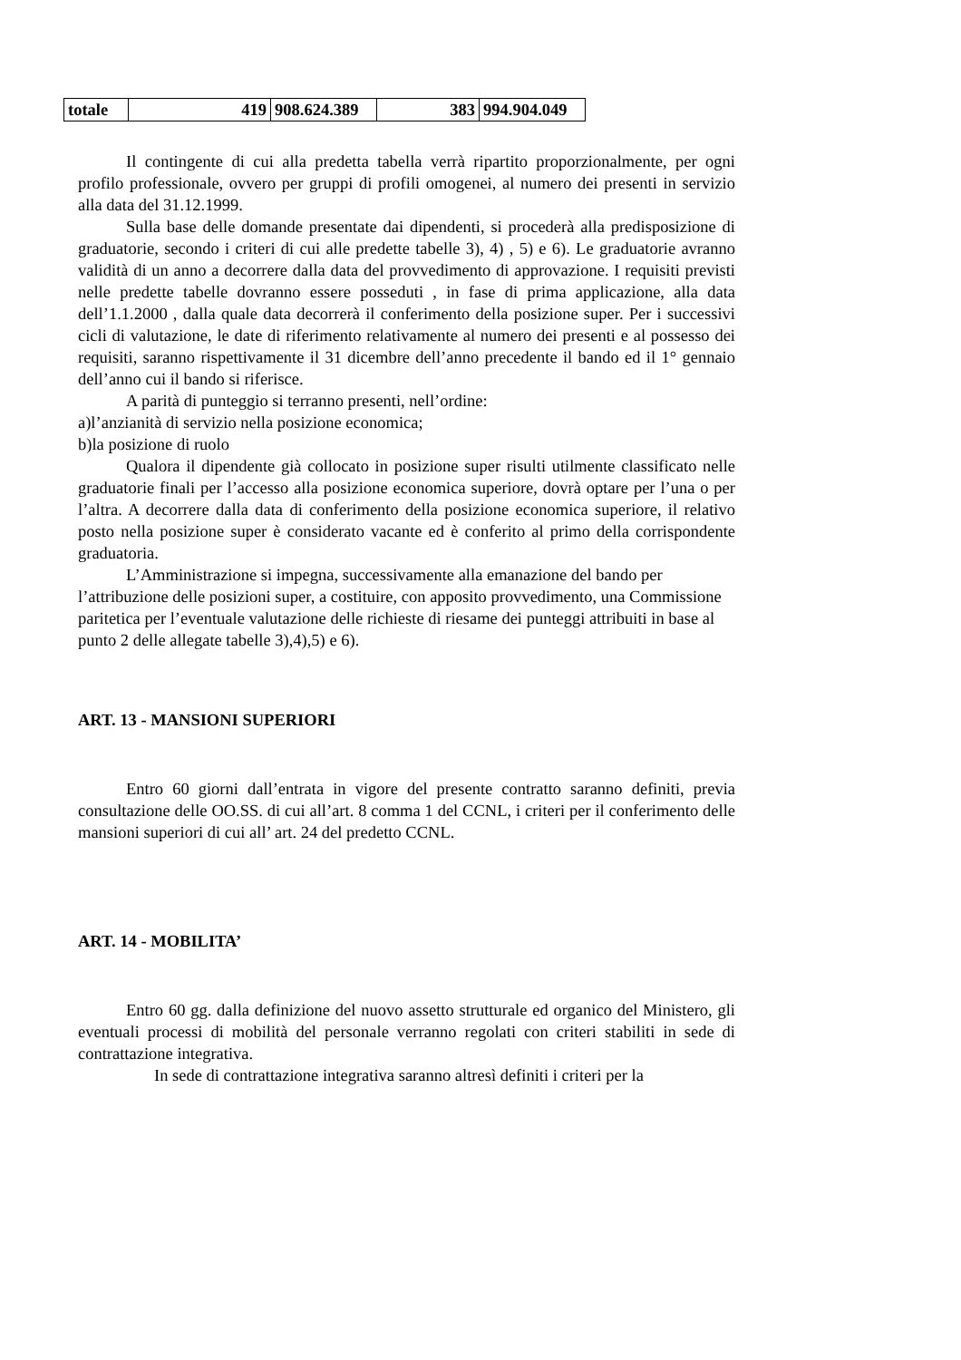| totale | 419 | 908.624.389 | 383 | 994.904.049 |
Il contingente di cui alla predetta tabella verrà ripartito proporzionalmente, per ogni profilo professionale, ovvero per gruppi di profili omogenei, al numero dei presenti in servizio alla data del 31.12.1999.
Sulla base delle domande presentate dai dipendenti, si procederà alla predisposizione di graduatorie, secondo i criteri di cui alle predette tabelle 3), 4) , 5) e 6). Le graduatorie avranno validità di un anno a decorrere dalla data del provvedimento di approvazione. I requisiti previsti nelle predette tabelle dovranno essere posseduti , in fase di prima applicazione, alla data dell’1.1.2000 , dalla quale data decorrerà il conferimento della posizione super. Per i successivi cicli di valutazione, le date di riferimento relativamente al numero dei presenti e al possesso dei requisiti, saranno rispettivamente il 31 dicembre dell’anno precedente il bando ed il 1° gennaio dell’anno cui il bando si riferisce.
A parità di punteggio si terranno presenti, nell’ordine:
a)l’anzianità di servizio nella posizione economica;
b)la posizione di ruolo
Qualora il dipendente già collocato in posizione super risulti utilmente classificato nelle graduatorie finali per l’accesso alla posizione economica superiore, dovrà optare per l’una o per l’altra. A decorrere dalla data di conferimento della posizione economica superiore, il relativo posto nella posizione super è considerato vacante ed è conferito al primo della corrispondente graduatoria.
L’Amministrazione si impegna, successivamente alla emanazione del bando per l’attribuzione delle posizioni super, a costituire, con apposito provvedimento, una Commissione paritetica per l’eventuale valutazione delle richieste di riesame dei punteggi attribuiti in base al punto 2 delle allegate tabelle 3),4),5) e 6).
ART. 13 - MANSIONI SUPERIORI
Entro 60 giorni dall’entrata in vigore del presente contratto saranno definiti, previa consultazione delle OO.SS. di cui all’art. 8 comma 1 del CCNL, i criteri per il conferimento delle mansioni superiori di cui all’ art. 24 del predetto CCNL.
ART. 14 - MOBILITA’
Entro 60 gg. dalla definizione del nuovo assetto strutturale ed organico del Ministero, gli eventuali processi di mobilità del personale verranno regolati con criteri stabiliti in sede di contrattazione integrativa.
In sede di contrattazione integrativa saranno altresì definiti i criteri per la